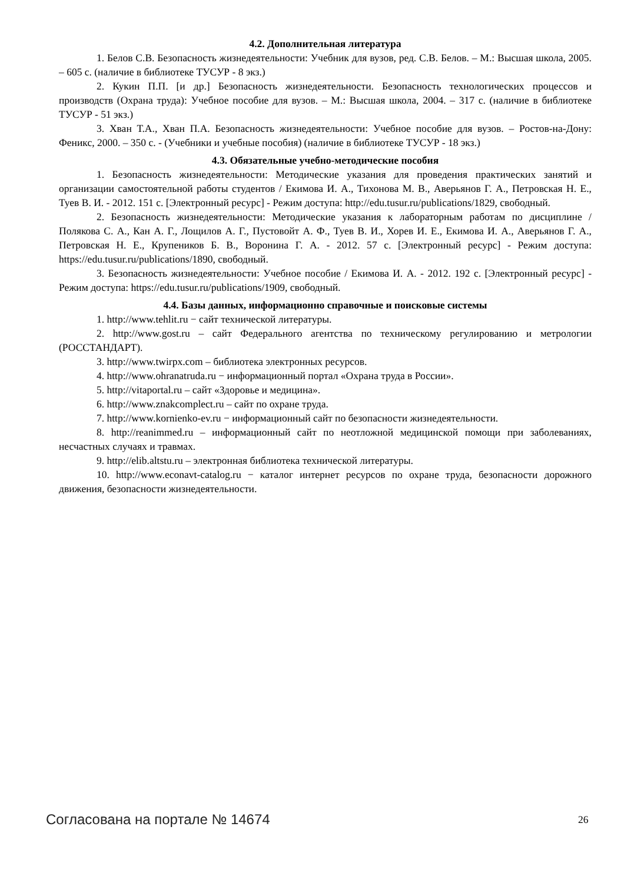4.2. Дополнительная литература
1. Белов С.В. Безопасность жизнедеятельности: Учебник для вузов, ред. С.В. Белов. – М.: Высшая школа, 2005. – 605 с. (наличие в библиотеке ТУСУР - 8 экз.)
2. Кукин П.П. [и др.] Безопасность жизнедеятельности. Безопасность технологических процессов и производств (Охрана труда): Учебное пособие для вузов. – М.: Высшая школа, 2004. – 317 с. (наличие в библиотеке ТУСУР - 51 экз.)
3. Хван Т.А., Хван П.А. Безопасность жизнедеятельности: Учебное пособие для вузов. – Ростов-на-Дону: Феникс, 2000. – 350 с. - (Учебники и учебные пособия) (наличие в библиотеке ТУСУР - 18 экз.)
4.3. Обязательные учебно-методические пособия
1. Безопасность жизнедеятельности: Методические указания для проведения практических занятий и организации самостоятельной работы студентов / Екимова И. А., Тихонова М. В., Аверьянов Г. А., Петровская Н. Е., Туев В. И. - 2012. 151 с. [Электронный ресурс] - Режим доступа: http://edu.tusur.ru/publications/1829, свободный.
2. Безопасность жизнедеятельности: Методические указания к лабораторным работам по дисциплине / Полякова С. А., Кан А. Г., Лощилов А. Г., Пустовойт А. Ф., Туев В. И., Хорев И. Е., Екимова И. А., Аверьянов Г. А., Петровская Н. Е., Крупеников Б. В., Воронина Г. А. - 2012. 57 с. [Электронный ресурс] - Режим доступа: https://edu.tusur.ru/publications/1890, свободный.
3. Безопасность жизнедеятельности: Учебное пособие / Екимова И. А. - 2012. 192 с. [Электронный ресурс] - Режим доступа: https://edu.tusur.ru/publications/1909, свободный.
4.4. Базы данных, информационно справочные и поисковые системы
1. http://www.tehlit.ru − сайт технической литературы.
2. http://www.gost.ru – сайт Федерального агентства по техническому регулированию и метрологии (РОССТАНДАРТ).
3. http://www.twirpx.com – библиотека электронных ресурсов.
4. http://www.ohranatruda.ru − информационный портал «Охрана труда в России».
5. http://vitaportal.ru – сайт «Здоровье и медицина».
6. http://www.znakcomplect.ru – сайт по охране труда.
7. http://www.kornienko-ev.ru − информационный сайт по безопасности жизнедеятельности.
8. http://reanimmed.ru – информационный сайт по неотложной медицинской помощи при заболеваниях, несчастных случаях и травмах.
9. http://elib.altstu.ru – электронная библиотека технической литературы.
10. http://www.econavt-catalog.ru − каталог интернет ресурсов по охране труда, безопасности дорожного движения, безопасности жизнедеятельности.
Согласована на портале № 14674 26